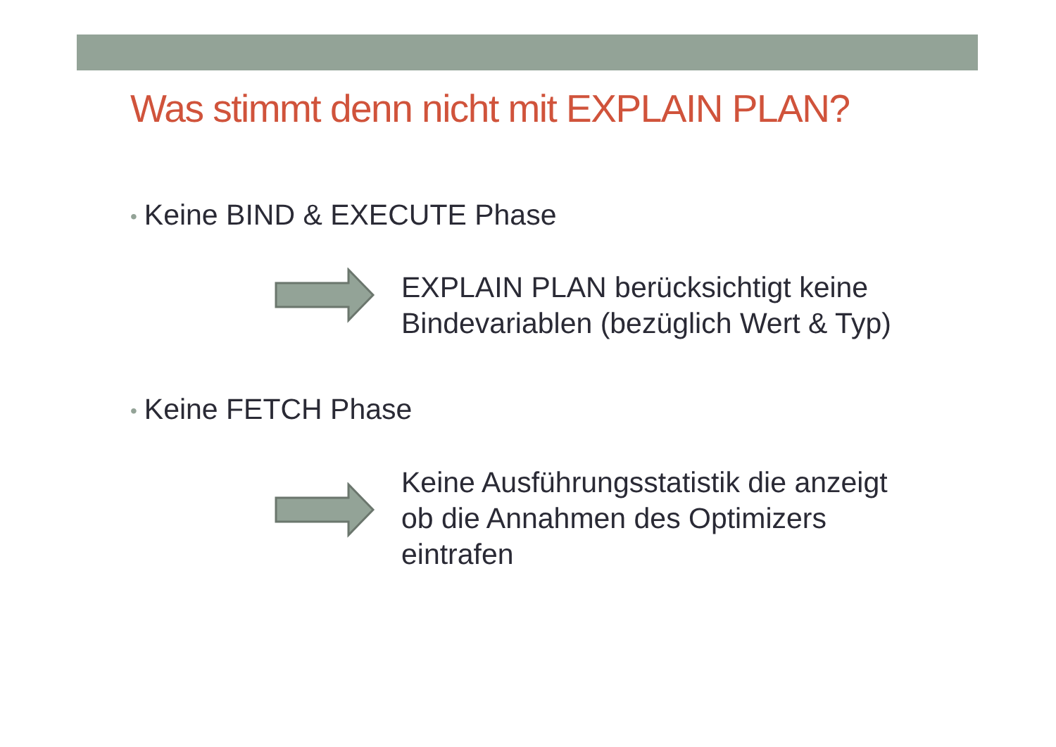Was stimmt denn nicht mit EXPLAIN PLAN?
• Keine BIND & EXECUTE Phase
EXPLAIN PLAN berücksichtigt keine
Bindevariablen (bezüglich Wert & Typ)
• Keine FETCH Phase
Keine Ausführungsstatistik die anzeigt
ob die Annahmen des Optimizers
eintrafen